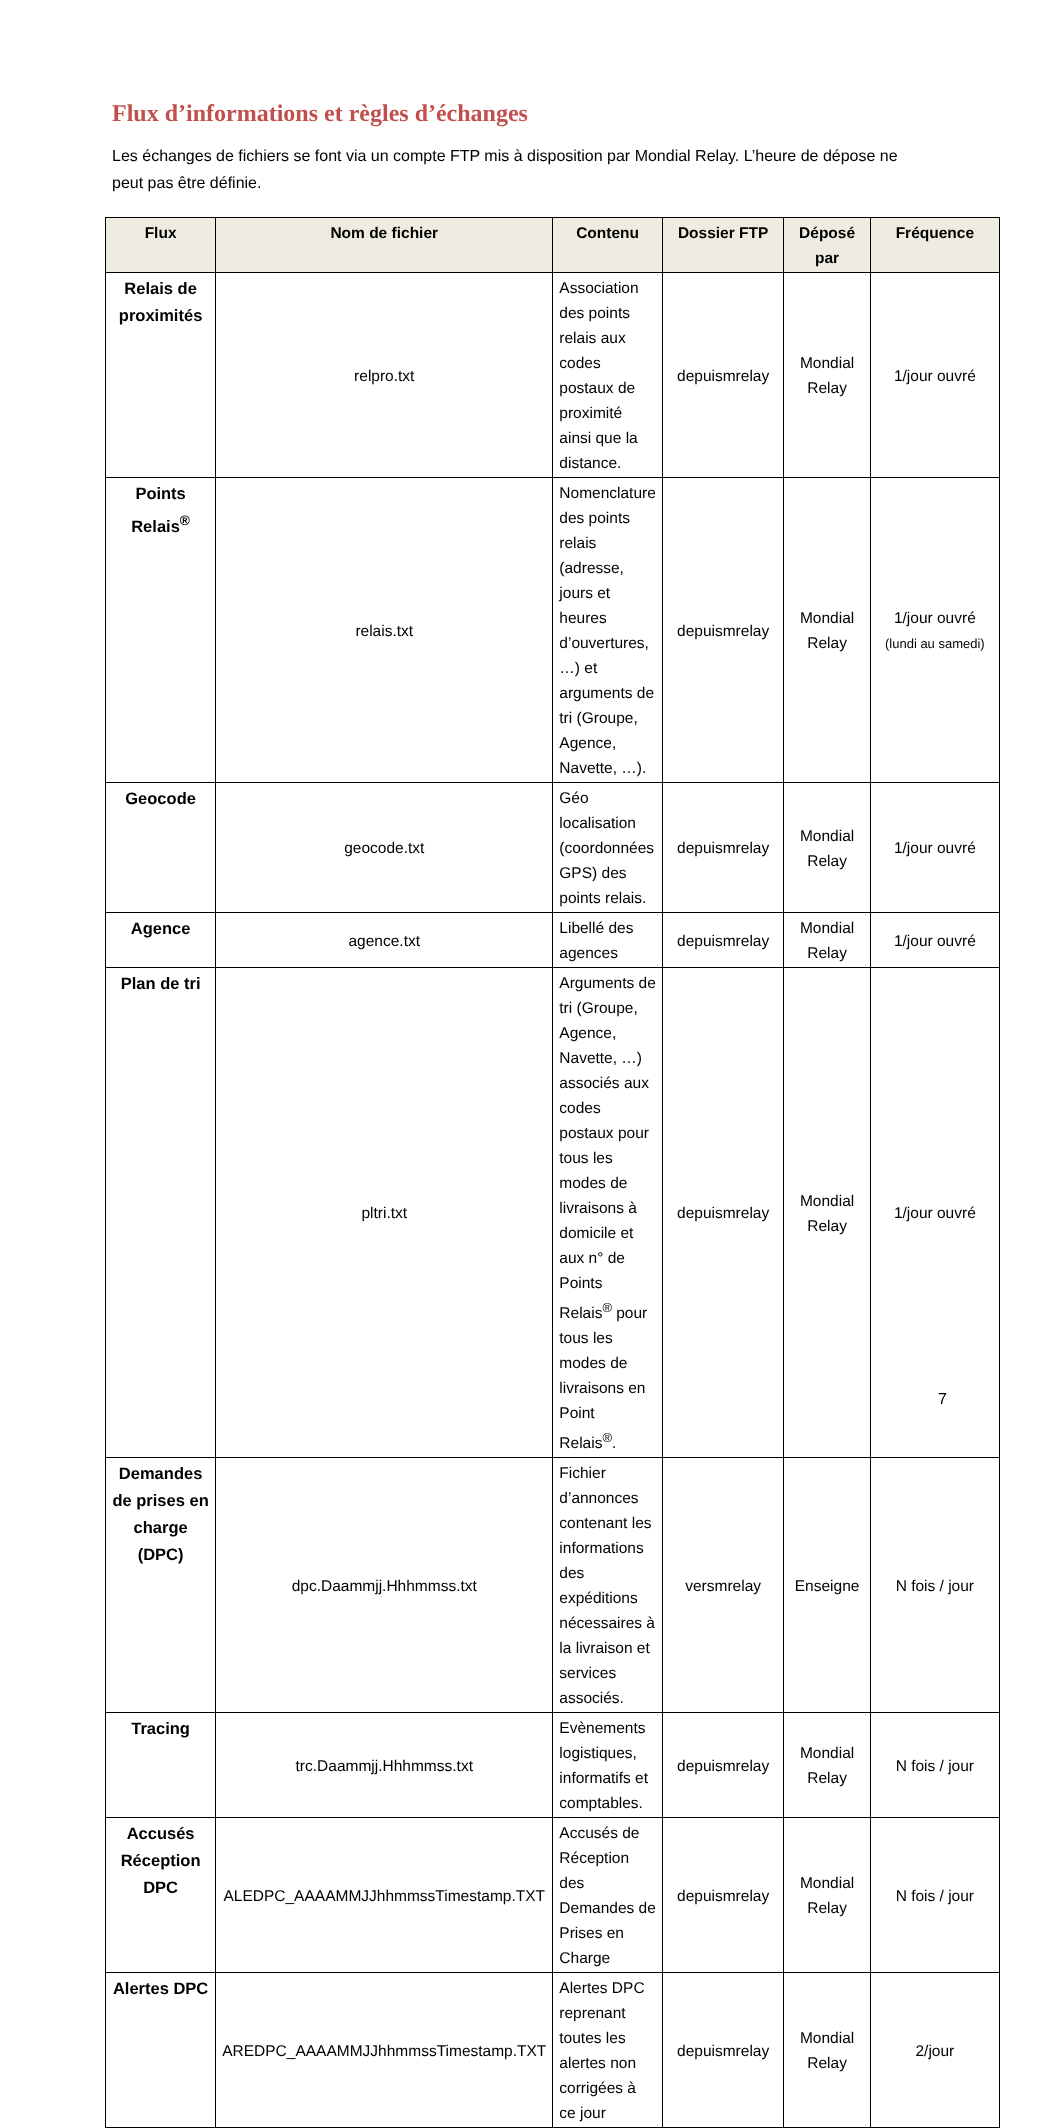Flux d’informations et règles d’échanges
Les échanges de fichiers se font via un compte FTP mis à disposition par Mondial Relay. L’heure de dépose ne peut pas être définie.
| Flux | Nom de fichier | Contenu | Dossier FTP | Déposé par | Fréquence |
| --- | --- | --- | --- | --- | --- |
| Relais de proximités | relpro.txt | Association des points relais aux codes postaux de proximité ainsi que la distance. | depuismrelay | Mondial Relay | 1/jour ouvré |
| Points Relais<sup>®</sup> | relais.txt | Nomenclature des points relais (adresse, jours et heures d’ouvertures, …) et arguments de tri (Groupe, Agence, Navette, …). | depuismrelay | Mondial Relay | 1/jour ouvré (lundi au samedi) |
| Geocode | geocode.txt | Géo localisation (coordonnées GPS) des points relais. | depuismrelay | Mondial Relay | 1/jour ouvré |
| Agence | agence.txt | Libellé des agences | depuismrelay | Mondial Relay | 1/jour ouvré |
| Plan de tri | pltri.txt | Arguments de tri (Groupe, Agence, Navette, …) associés aux codes postaux pour tous les modes de livraisons à domicile et aux n° de Points Relais<sup>®</sup> pour tous les modes de livraisons en Point Relais<sup>®</sup>. | depuismrelay | Mondial Relay | 1/jour ouvré |
| Demandes de prises en charge (DPC) | dpc.Daammjj.Hhhmmss.txt | Fichier d’annonces contenant les informations des expéditions nécessaires à la livraison et services associés. | versmrelay | Enseigne | N fois / jour |
| Tracing | trc.Daammjj.Hhhmmss.txt | Evènements logistiques, informatifs et comptables. | depuismrelay | Mondial Relay | N fois / jour |
| Accusés Réception DPC | ALEDPC_AAAAMMJJhhmmssTimestamp.TXT | Accusés de Réception des Demandes de Prises en Charge | depuismrelay | Mondial Relay | N fois / jour |
| Alertes DPC | AREDPC_AAAAMMJJhhmmssTimestamp.TXT | Alertes DPC reprenant toutes les alertes non corrigées à ce jour | depuismrelay | Mondial Relay | 2/jour |
7